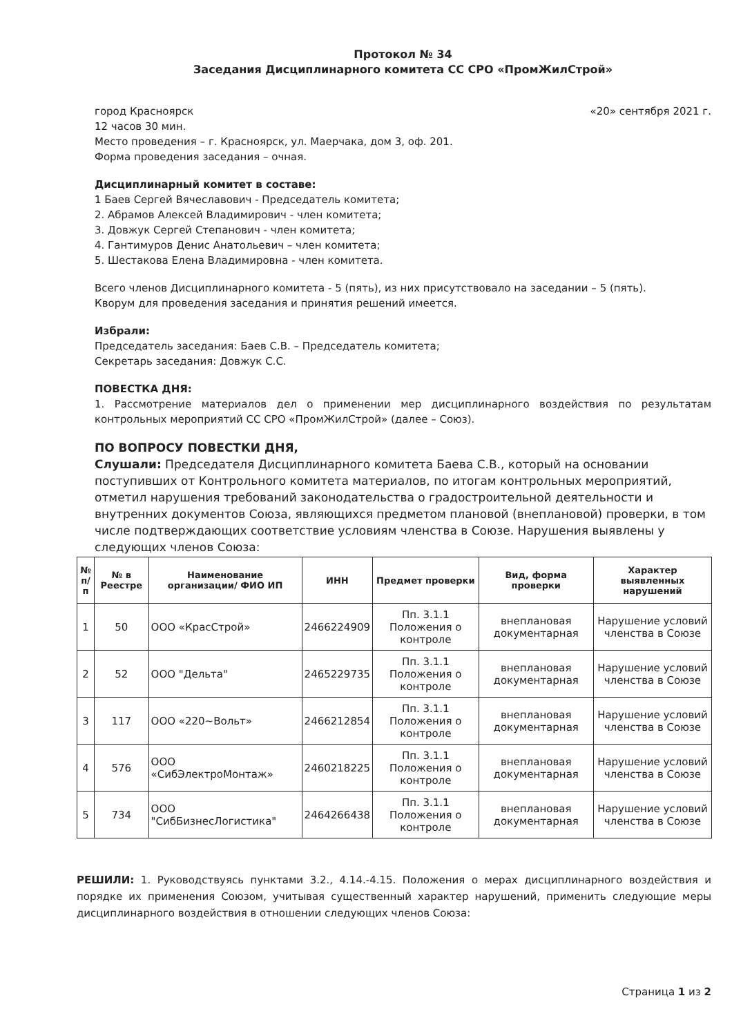Протокол № 34
Заседания Дисциплинарного комитета СС СРО «ПромЖилСтрой»
город Красноярск «20» сентября 2021 г.
12 часов 30 мин.
Место проведения – г. Красноярск, ул. Маерчака, дом 3, оф. 201.
Форма проведения заседания – очная.
Дисциплинарный комитет в составе:
1 Баев Сергей Вячеславович - Председатель комитета;
2. Абрамов Алексей Владимирович - член комитета;
3. Довжук Сергей Степанович - член комитета;
4. Гантимуров Денис Анатольевич – член комитета;
5. Шестакова Елена Владимировна - член комитета.
Всего членов Дисциплинарного комитета - 5 (пять), из них присутствовало на заседании – 5 (пять).
Кворум для проведения заседания и принятия решений имеется.
Избрали:
Председатель заседания: Баев С.В. – Председатель комитета;
Секретарь заседания: Довжук С.С.
ПОВЕСТКА ДНЯ:
1. Рассмотрение материалов дел о применении мер дисциплинарного воздействия по результатам контрольных мероприятий СС СРО «ПромЖилСтрой» (далее – Союз).
ПО ВОПРОСУ ПОВЕСТКИ ДНЯ,
Слушали: Председателя Дисциплинарного комитета Баева С.В., который на основании поступивших от Контрольного комитета материалов, по итогам контрольных мероприятий, отметил нарушения требований законодательства о градостроительной деятельности и внутренних документов Союза, являющихся предметом плановой (внеплановой) проверки, в том числе подтверждающих соответствие условиям членства в Союзе. Нарушения выявлены у следующих членов Союза:
| № п/п | № в Реестре | Наименование организации/ ФИО ИП | ИНН | Предмет проверки | Вид, форма проверки | Характер выявленных нарушений |
| --- | --- | --- | --- | --- | --- | --- |
| 1 | 50 | ООО «КрасСтрой» | 2466224909 | Пп. 3.1.1 Положения о контроле | внеплановая документарная | Нарушение условий членства в Союзе |
| 2 | 52 | ООО "Дельта" | 2465229735 | Пп. 3.1.1 Положения о контроле | внеплановая документарная | Нарушение условий членства в Союзе |
| 3 | 117 | ООО «220~Вольт» | 2466212854 | Пп. 3.1.1 Положения о контроле | внеплановая документарная | Нарушение условий членства в Союзе |
| 4 | 576 | ООО «СибЭлектроМонтаж» | 2460218225 | Пп. 3.1.1 Положения о контроле | внеплановая документарная | Нарушение условий членства в Союзе |
| 5 | 734 | ООО "СибБизнесЛогистика" | 2464266438 | Пп. 3.1.1 Положения о контроле | внеплановая документарная | Нарушение условий членства в Союзе |
РЕШИЛИ: 1. Руководствуясь пунктами 3.2., 4.14.-4.15. Положения о мерах дисциплинарного воздействия и порядке их применения Союзом, учитывая существенный характер нарушений, применить следующие меры дисциплинарного воздействия в отношении следующих членов Союза:
Страница 1 из 2